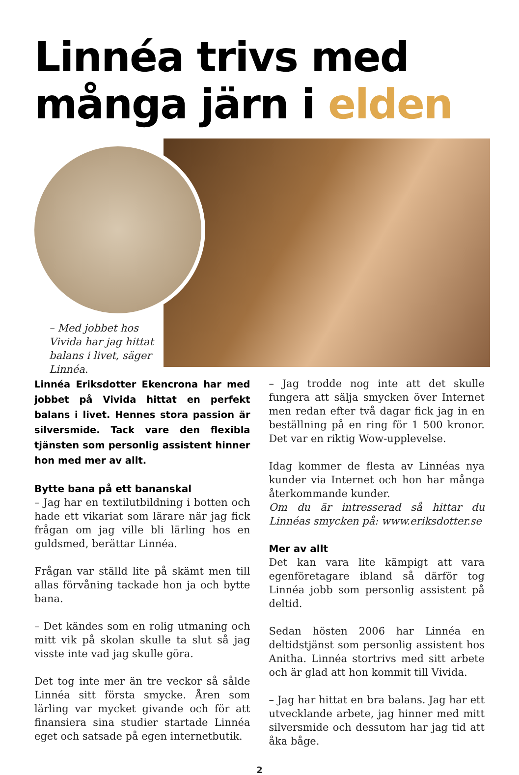Linnéa trivs med
många järn i elden
– Med jobbet hos Vivida har jag hittat balans i livet, säger Linnéa.
Linnéa Eriksdotter Ekencrona har med jobbet på Vivida hittat en perfekt balans i livet. Hennes stora passion är silversmide. Tack vare den flexibla tjänsten som personlig assistent hinner hon med mer av allt.
Bytte bana på ett bananskal
– Jag har en textilutbildning i botten och hade ett vikariat som lärare när jag fick frågan om jag ville bli lärling hos en guldsmed, berättar Linnéa.
Frågan var ställd lite på skämt men till allas förvåning tackade hon ja och bytte bana.
– Det kändes som en rolig utmaning och mitt vik på skolan skulle ta slut så jag visste inte vad jag skulle göra.
Det tog inte mer än tre veckor så sålde Linnéa sitt första smycke. Åren som lärling var mycket givande och för att finansiera sina studier startade Linnéa eget och satsade på egen internetbutik.
– Jag trodde nog inte att det skulle fungera att sälja smycken över Internet men redan efter två dagar fick jag in en beställning på en ring för 1 500 kronor. Det var en riktig Wow-upplevelse.
Idag kommer de flesta av Linnéas nya kunder via Internet och hon har många återkommande kunder.
Om du är intresserad så hittar du Linnéas smycken på: www.eriksdotter.se
Mer av allt
Det kan vara lite kämpigt att vara egenföretagare ibland så därför tog Linnéa jobb som personlig assistent på deltid.
Sedan hösten 2006 har Linnéa en deltidstjänst som personlig assistent hos Anitha. Linnéa stortrivs med sitt arbete och är glad att hon kommit till Vivida.
– Jag har hittat en bra balans. Jag har ett utvecklande arbete, jag hinner med mitt silversmide och dessutom har jag tid att åka båge.
2